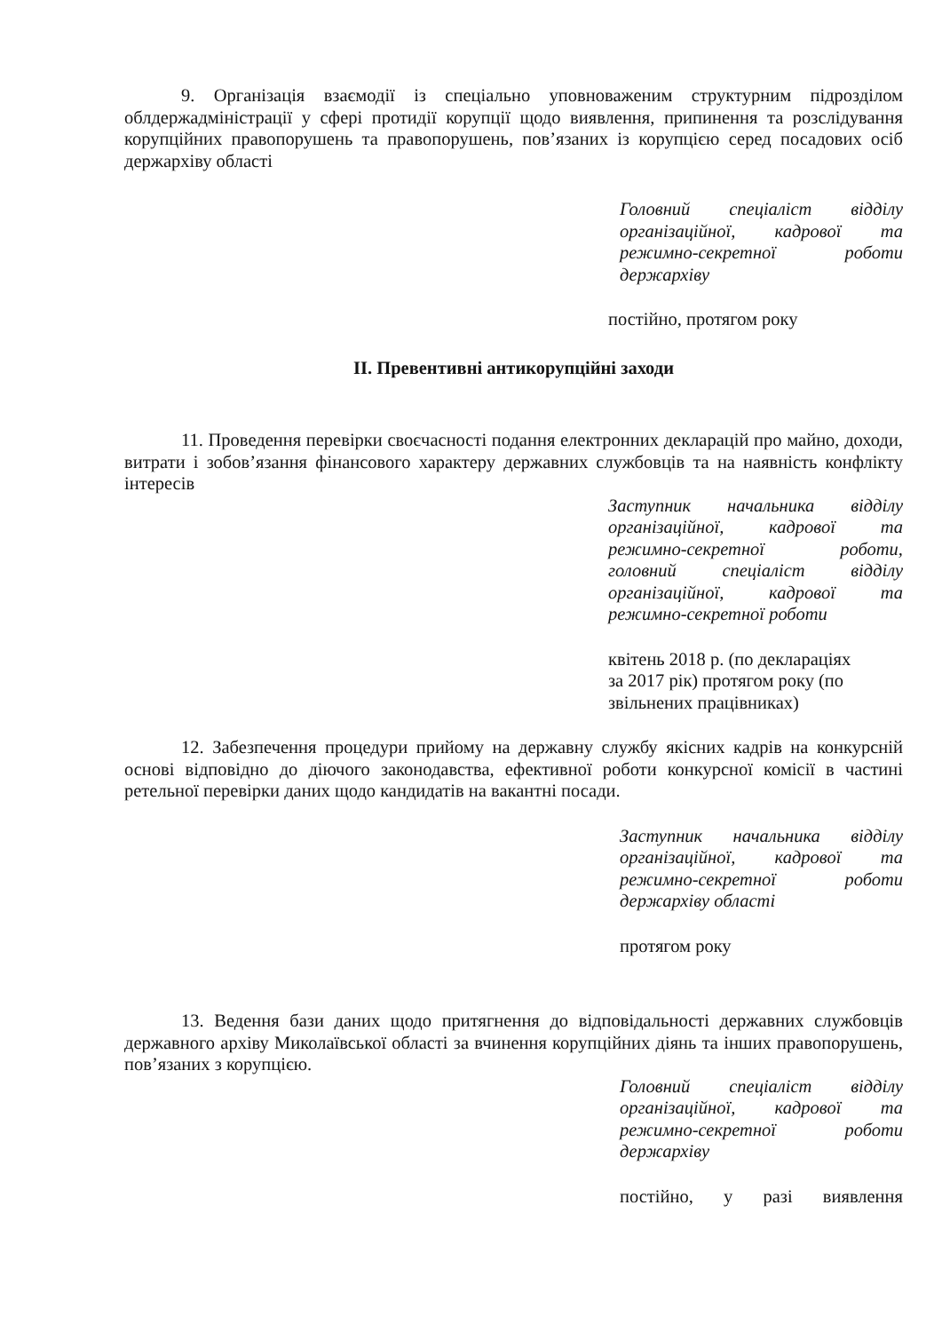9. Організація взаємодії із спеціально уповноваженим структурним підрозділом облдержадміністрації у сфері протидії корупції щодо виявлення, припинення та розслідування корупційних правопорушень та правопорушень, пов’язаних із корупцією серед посадових осіб держархіву області
Головний спеціаліст відділу організаційної, кадрової та режимно-секретної роботи держархіву
постійно, протягом року
ІІ. Превентивні антикорупційні заходи
11. Проведення перевірки своєчасності подання електронних декларацій про майно, доходи, витрати і зобов’язання фінансового характеру державних службовців та на наявність конфлікту інтересів
Заступник начальника відділу організаційної, кадрової та режимно-секретної роботи, головний спеціаліст відділу організаційної, кадрової та режимно-секретної роботи
квітень 2018 р. (по деклараціях
за 2017 рік) протягом року (по
звільнених працівниках)
12. Забезпечення процедури прийому на державну службу якісних кадрів на конкурсній основі відповідно до діючого законодавства, ефективної роботи конкурсної комісії в частині ретельної перевірки даних щодо кандидатів на вакантні посади.
Заступник начальника відділу організаційної, кадрової та режимно-секретної роботи держархіву області
протягом року
13. Ведення бази даних щодо притягнення до відповідальності державних службовців державного архіву Миколаївської області за вчинення корупційних діянь та інших правопорушень, пов’язаних з корупцією.
Головний спеціаліст відділу організаційної, кадрової та режимно-секретної роботи держархіву
постійно, у разі виявлення